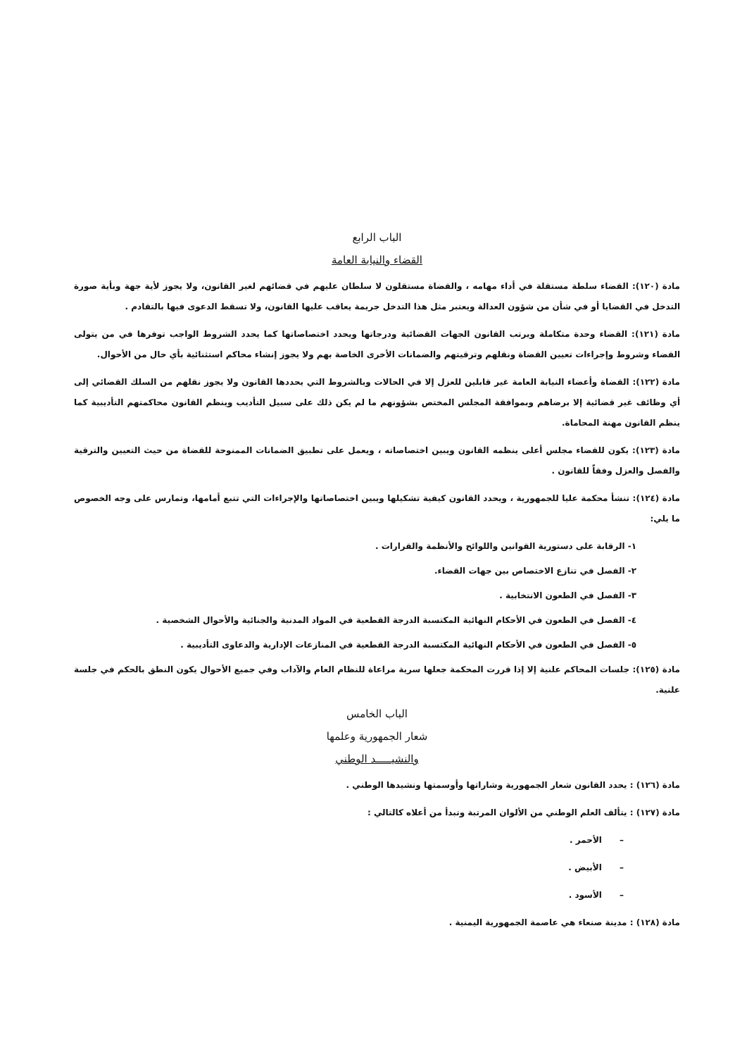الباب الرابع
القضاء والنيابة العامة
مادة (١٢٠): القضاء سلطة مستقلة في أداء مهامه ، والقضاة مستقلون لا سلطان عليهم في قضائهم لغير القانون، ولا يجوز لأية جهة وبأية صورة التدخل في القضايا أو في شأن من شؤون العدالة ويعتبر مثل هذا التدخل جريمة يعاقب عليها القانون، ولا تسقط الدعوى فيها بالتقادم .
مادة (١٢١): القضاء وحدة متكاملة ويرتب القانون الجهات القضائية ودرجاتها ويحدد اختصاصاتها كما يحدد الشروط الواجب توفرها في من يتولى القضاء وشروط وإجراءات تعيين القضاة ونقلهم وترقيتهم والضمانات الأخرى الخاصة بهم ولا يجوز إنشاء محاكم استثنائية بأي حال من الأحوال.
مادة (١٢٢): القضاة وأعضاء النيابة العامة غير قابلين للعزل إلا في الحالات وبالشروط التي يحددها القانون ولا يجوز نقلهم من السلك القضائي إلى أي وظائف غير قضائية إلا برضاهم وبموافقة المجلس المختص بشؤونهم ما لم يكن ذلك على سبيل التأديب وينظم القانون محاكمتهم التأديبية كما ينظم القانون مهنة المحاماة.
مادة (١٢٣): يكون للقضاء مجلس أعلى ينظمه القانون ويبين اختصاصاته ، ويعمل على تطبيق الضمانات الممنوحة للقضاة من حيث التعيين والترقية والفصل والعزل وفقاً للقانون .
مادة (١٢٤): تنشأ محكمة عليا للجمهورية ، ويحدد القانون كيفية تشكيلها ويبين اختصاصاتها والإجراءات التي تتبع أمامها، وتمارس على وجه الخصوص ما يلي:
١- الرقابة على دستورية القوانين واللوائح والأنظمة والقرارات .
٢- الفصل في تنازع الاختصاص بين جهات القضاء.
٣- الفصل في الطعون الانتخابية .
٤- الفصل في الطعون في الأحكام النهائية المكتسبة الدرجة القطعية في المواد المدنية والجنائية والأحوال الشخصية .
٥- الفصل في الطعون في الأحكام النهائية المكتسبة الدرجة القطعية في المنازعات الإدارية والدعاوى التأديبية .
مادة (١٢٥): جلسات المحاكم علنية إلا إذا قررت المحكمة جعلها سرية مراعاة للنظام العام والآداب وفي جميع الأحوال يكون النطق بالحكم في جلسة علنية.
الباب الخامس
شعار الجمهورية وعلمها
والنشيـــــد الوطني
مادة (١٢٦) : يحدد القانون شعار الجمهورية وشاراتها وأوسمتها ونشيدها الوطني .
مادة (١٢٧) : يتألف العلم الوطني من الألوان المرتبة وتبدأ من أعلاه كالتالي :
– الأحمر .
– الأبيض .
– الأسود .
مادة (١٢٨) : مدينة صنعاء هي عاصمة الجمهورية اليمنية .